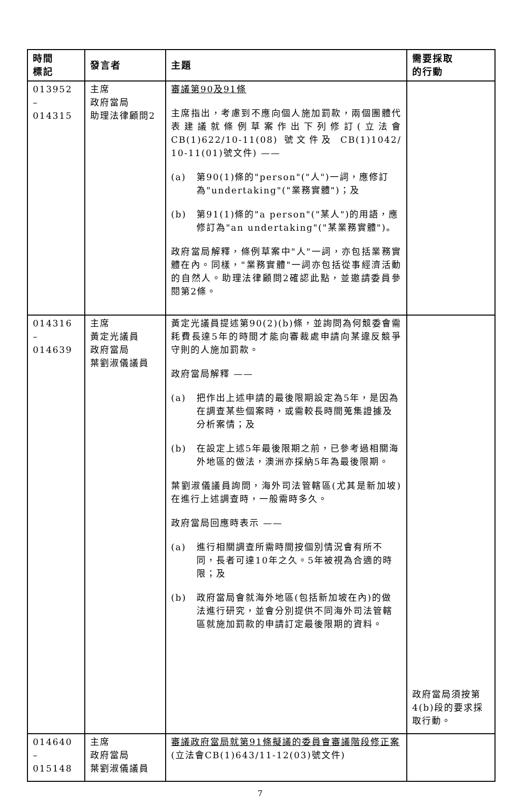| 時間 標記 | 發言者 | 主題 | 需要採取 的行動 |
| --- | --- | --- | --- |
| 013952 – 014315 | 主席 政府當局 助理法律顧問2 | 審議第90及91條 主席指出，考慮到不應向個人施加罰款，兩個團體代表建議就條例草案作出下列修訂(立法會CB(1)622/10-11(08) 號文件及 CB(1)1042/ 10-11(01)號文件) —— (a) 第90(1)條的"person"("人")一詞，應修訂為"undertaking"("業務實體")；及 (b) 第91(1)條的"a person"("某人")的用語，應修訂為"an undertaking"("某業務實體")。 政府當局解釋，條例草案中"人"一詞，亦包括業務實體在內。同樣，"業務實體"一詞亦包括從事經濟活動的自然人。助理法律顧問2確認此點，並邀請委員參閱第2條。 | |
| 014316 – 014639 | 主席 黃定光議員 政府當局 葉劉淑儀議員 | 黃定光議員提述第90(2)(b)條，並詢問為何競委會需耗費長達5年的時間才能向審裁處申請向某違反競爭守則的人施加罰款。 政府當局解釋 —— (a) 把作出上述申請的最後限期設定為5年，是因為在調查某些個案時，或需較長時間蒐集證據及分析案情；及 (b) 在設定上述5年最後限期之前，已參考過相關海外地區的做法，澳洲亦採納5年為最後限期。 葉劉淑儀議員詢問，海外司法管轄區(尤其是新加坡)在進行上述調查時，一般需時多久。 政府當局回應時表示 —— (a) 進行相關調查所需時間按個別情況會有所不同，長者可達10年之久。5年被視為合適的時限；及 (b) 政府當局會就海外地區(包括新加坡在內)的做法進行研究，並會分別提供不同海外司法管轄區就施加罰款的申請訂定最後限期的資料。 | 政府當局須按第4(b)段的要求採取行動。 |
| 014640 – 015148 | 主席 政府當局 葉劉淑儀議員 | 審議政府當局就第91條擬議的委員會審議階段修正案 (立法會CB(1)643/11-12(03)號文件) | |
7